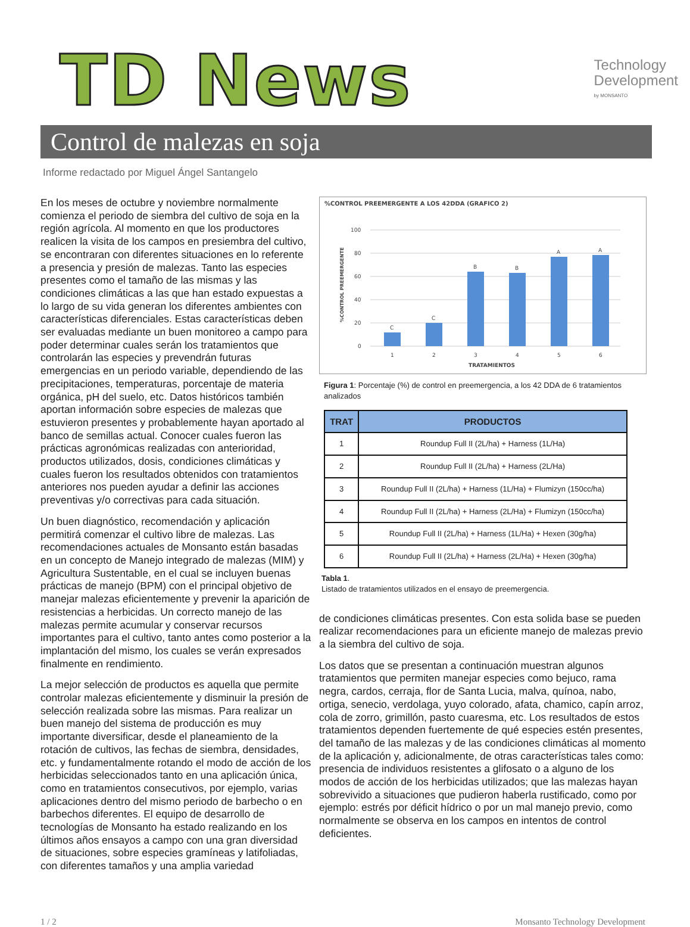TD News
Technology
Development
by MONSANTO
Control de malezas en soja
Informe redactado por Miguel Ángel Santangelo
En los meses de octubre y noviembre normalmente comienza el periodo de siembra del cultivo de soja en la región agrícola. Al momento en que los productores realicen la visita de los campos en presiembra del cultivo, se encontraran con diferentes situaciones en lo referente a presencia y presión de malezas. Tanto las especies presentes como el tamaño de las mismas y las condiciones climáticas a las que han estado expuestas a lo largo de su vida generan los diferentes ambientes con características diferenciales. Estas características deben ser evaluadas mediante un buen monitoreo a campo para poder determinar cuales serán los tratamientos que controlarán las especies y prevendrán futuras emergencias en un periodo variable, dependiendo de las precipitaciones, temperaturas, porcentaje de materia orgánica, pH del suelo, etc. Datos históricos también aportan información sobre especies de malezas que estuvieron presentes y probablemente hayan aportado al banco de semillas actual. Conocer cuales fueron las prácticas agronómicas realizadas con anterioridad, productos utilizados, dosis, condiciones climáticas y cuales fueron los resultados obtenidos con tratamientos anteriores nos pueden ayudar a definir las acciones preventivas y/o correctivas para cada situación.
Un buen diagnóstico, recomendación y aplicación permitirá comenzar el cultivo libre de malezas. Las recomendaciones actuales de Monsanto están basadas en un concepto de Manejo integrado de malezas (MIM) y Agricultura Sustentable, en el cual se incluyen buenas prácticas de manejo (BPM) con el principal objetivo de manejar malezas eficientemente y prevenir la aparición de resistencias a herbicidas. Un correcto manejo de las malezas permite acumular y conservar recursos importantes para el cultivo, tanto antes como posterior a la implantación del mismo, los cuales se verán expresados finalmente en rendimiento.
La mejor selección de productos es aquella que permite controlar malezas eficientemente y disminuir la presión de selección realizada sobre las mismas. Para realizar un buen manejo del sistema de producción es muy importante diversificar, desde el planeamiento de la rotación de cultivos, las fechas de siembra, densidades, etc. y fundamentalmente rotando el modo de acción de los herbicidas seleccionados tanto en una aplicación única, como en tratamientos consecutivos, por ejemplo, varias aplicaciones dentro del mismo periodo de barbecho o en barbechos diferentes. El equipo de desarrollo de tecnologías de Monsanto ha estado realizando en los últimos años ensayos a campo con una gran diversidad de situaciones, sobre especies gramíneas y latifoliadas, con diferentes tamaños y una amplia variedad
%CONTROL PREEMERGENTE A LOS 42DDA (GRAFICO 2)
100
80
60
40
20
0
%CONTROL PREEMERGENTE
C
C
B
B
A
A
1
2
3
4
5
6
TRATAMIENTOS
Figura 1: Porcentaje (%) de control en preemergencia, a los 42 DDA de 6 tratamientos analizados
| TRAT | PRODUCTOS |
| --- | --- |
| 1 | Roundup Full II (2L/ha) + Harness (1L/Ha) |
| 2 | Roundup Full II (2L/ha) + Harness (2L/Ha) |
| 3 | Roundup Full II (2L/ha) + Harness (1L/Ha) + Flumizyn (150cc/ha) |
| 4 | Roundup Full II (2L/ha) + Harness (2L/Ha) + Flumizyn (150cc/ha) |
| 5 | Roundup Full II (2L/ha) + Harness (1L/Ha) + Hexen (30g/ha) |
| 6 | Roundup Full II (2L/ha) + Harness (2L/Ha) + Hexen (30g/ha) |
Tabla 1.
Listado de tratamientos utilizados en el ensayo de preemergencia.
de condiciones climáticas presentes. Con esta solida base se pueden realizar recomendaciones para un eficiente manejo de malezas previo a la siembra del cultivo de soja.
Los datos que se presentan a continuación muestran algunos tratamientos que permiten manejar especies como bejuco, rama negra, cardos, cerraja, flor de Santa Lucia, malva, quínoa, nabo, ortiga, senecio, verdolaga, yuyo colorado, afata, chamico, capín arroz, cola de zorro, grimillón, pasto cuaresma, etc. Los resultados de estos tratamientos dependen fuertemente de qué especies estén presentes, del tamaño de las malezas y de las condiciones climáticas al momento de la aplicación y, adicionalmente, de otras características tales como: presencia de individuos resistentes a glifosato o a alguno de los modos de acción de los herbicidas utilizados; que las malezas hayan sobrevivido a situaciones que pudieron haberla rustificado, como por ejemplo: estrés por déficit hídrico o por un mal manejo previo, como normalmente se observa en los campos en intentos de control deficientes.
1 / 2 Monsanto Technology Development